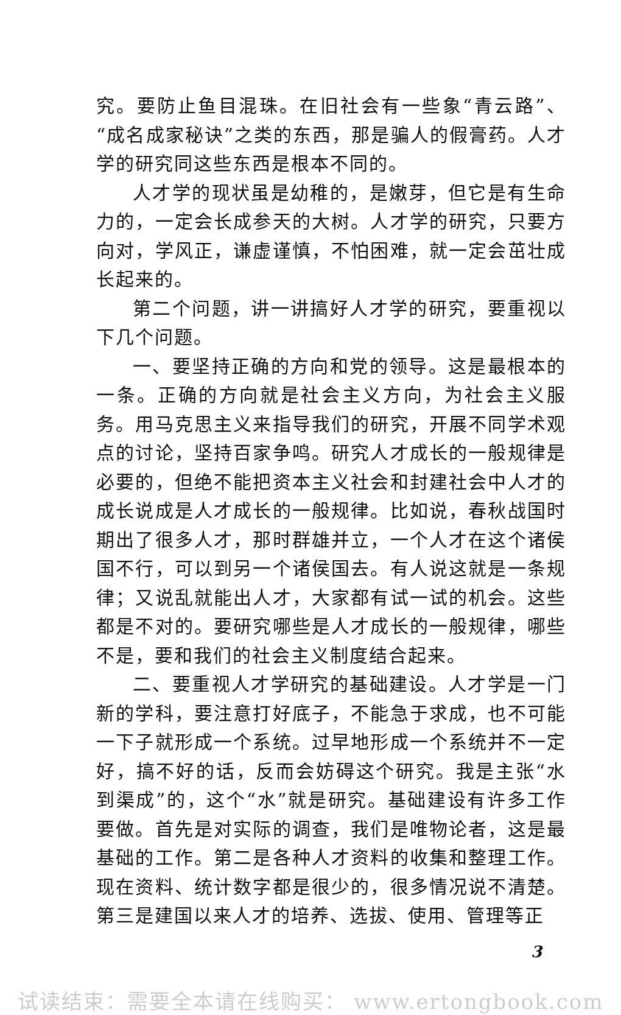究。要防止鱼目混珠。在旧社会有一些象“青云路”、“成名成家秘诀”之类的东西，那是骗人的假膏药。人才学的研究同这些东西是根本不同的。
人才学的现状虽是幼稚的，是嫩芽，但它是有生命力的，一定会长成参天的大树。人才学的研究，只要方向对，学风正，谦虚谨慎，不怕困难，就一定会茁壮成长起来的。
第二个问题，讲一讲搞好人才学的研究，要重视以下几个问题。
一、要坚持正确的方向和党的领导。这是最根本的一条。正确的方向就是社会主义方向，为社会主义服务。用马克思主义来指导我们的研究，开展不同学术观点的讨论，坚持百家争鸣。研究人才成长的一般规律是必要的，但绝不能把资本主义社会和封建社会中人才的成长说成是人才成长的一般规律。比如说，春秋战国时期出了很多人才，那时群雄并立，一个人才在这个诸侯国不行，可以到另一个诸侯国去。有人说这就是一条规律；又说乱就能出人才，大家都有试一试的机会。这些都是不对的。要研究哪些是人才成长的一般规律，哪些不是，要和我们的社会主义制度结合起来。
二、要重视人才学研究的基础建设。人才学是一门新的学科，要注意打好底子，不能急于求成，也不可能一下子就形成一个系统。过早地形成一个系统并不一定好，搞不好的话，反而会妨碍这个研究。我是主张“水到渠成”的，这个“水”就是研究。基础建设有许多工作要做。首先是对实际的调查，我们是唯物论者，这是最基础的工作。第二是各种人才资料的收集和整理工作。现在资料、统计数字都是很少的，很多情况说不清楚。第三是建国以来人才的培养、选拔、使用、管理等正
3
试读结束：需要全本请在线购买： www.ertongbook.com